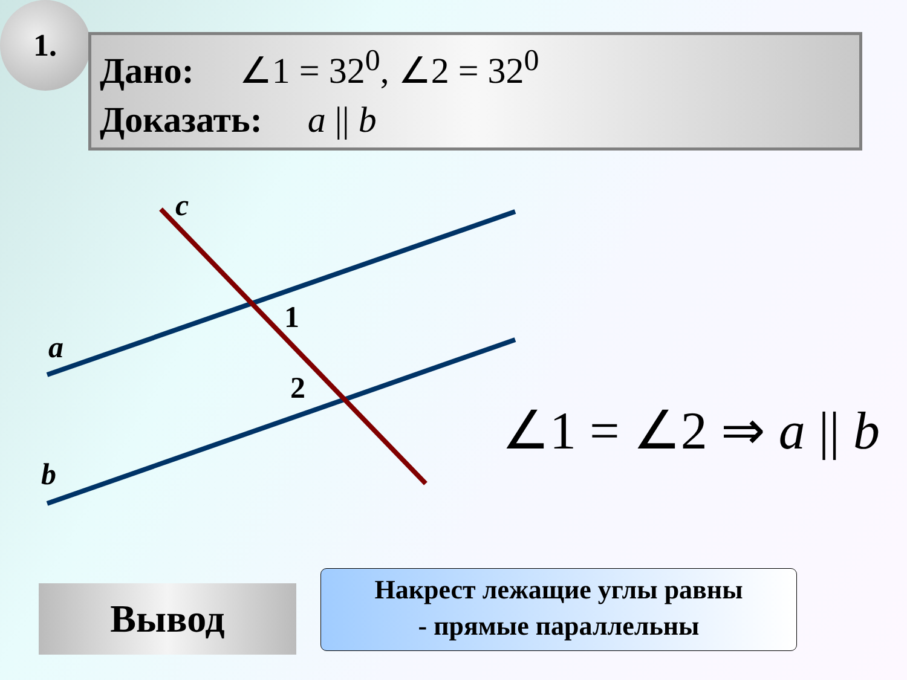1.
Дано: ∠1 = 32<sup>0</sup>, ∠2 = 32<sup>0</sup>
Доказать: a || b
c
a
b
1
2
∠1 = ∠2 ⇒ a || b
Вывод
Накрест лежащие углы равны
- прямые параллельны